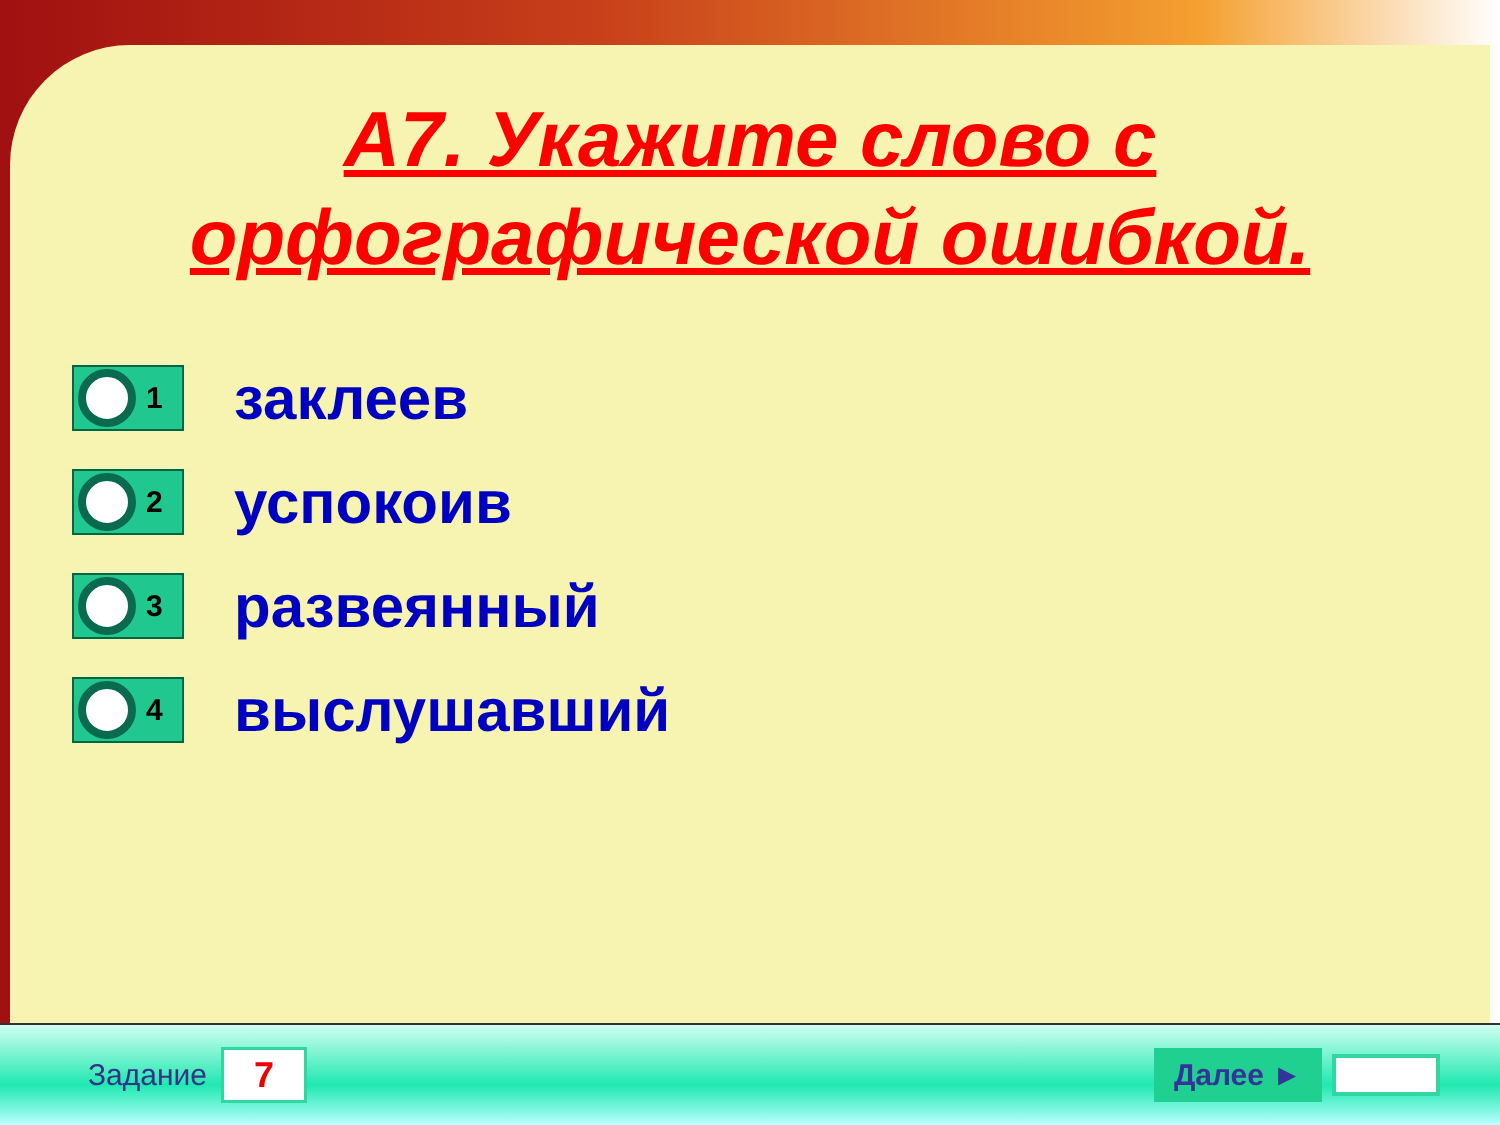А7. Укажите слово с
орфографической ошибкой.
1
заклеев
2
успокоив
3
развеянный
4
выслушавший
Задание 7 Далее ►